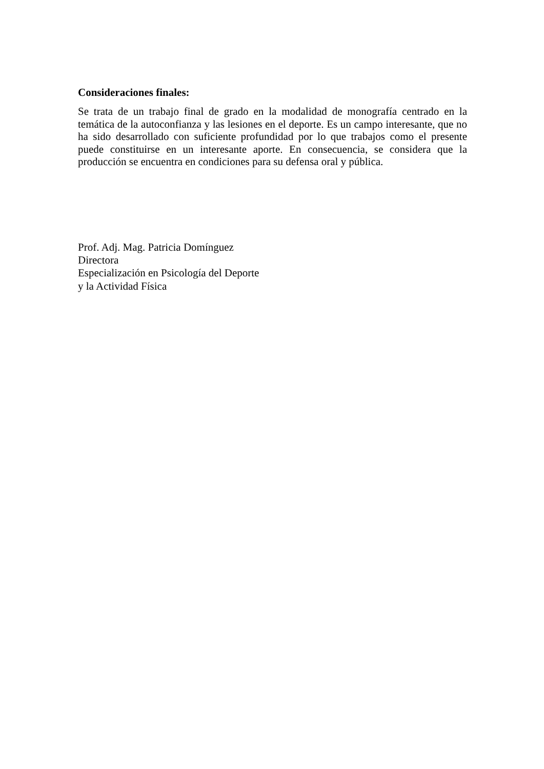Consideraciones finales:
Se trata de un trabajo final de grado en la modalidad de monografía centrado en la temática de la autoconfianza y las lesiones en el deporte. Es un campo interesante, que no ha sido desarrollado con suficiente profundidad por lo que trabajos como el presente puede constituirse en un interesante aporte. En consecuencia, se considera que la producción se encuentra en condiciones para su defensa oral y pública.
Prof. Adj. Mag. Patricia Domínguez
Directora
Especialización en Psicología del Deporte
y la Actividad Física